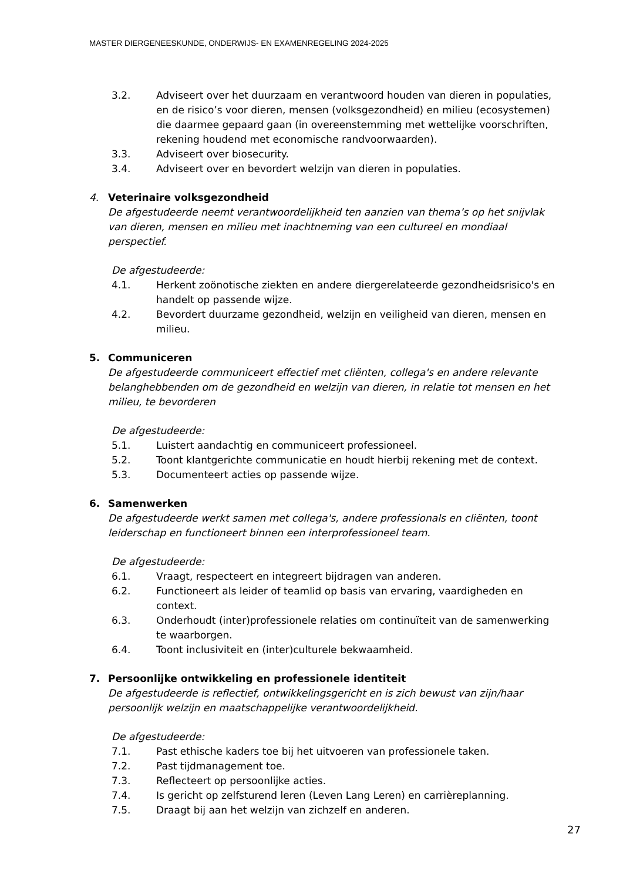MASTER DIERGENEESKUNDE, ONDERWIJS- EN EXAMENREGELING 2024-2025
3.2. Adviseert over het duurzaam en verantwoord houden van dieren in populaties, en de risico’s voor dieren, mensen (volksgezondheid) en milieu (ecosystemen) die daarmee gepaard gaan (in overeenstemming met wettelijke voorschriften, rekening houdend met economische randvoorwaarden).
3.3. Adviseert over biosecurity.
3.4. Adviseert over en bevordert welzijn van dieren in populaties.
4. Veterinaire volksgezondheid
De afgestudeerde neemt verantwoordelijkheid ten aanzien van thema’s op het snijvlak van dieren, mensen en milieu met inachtneming van een cultureel en mondiaal perspectief.
De afgestudeerde:
4.1. Herkent zoönotische ziekten en andere diergerelateerde gezondheidsrisico's en handelt op passende wijze.
4.2. Bevordert duurzame gezondheid, welzijn en veiligheid van dieren, mensen en milieu.
5. Communiceren
De afgestudeerde communiceert effectief met cliënten, collega's en andere relevante belanghebbenden om de gezondheid en welzijn van dieren, in relatie tot mensen en het milieu, te bevorderen
De afgestudeerde:
5.1. Luistert aandachtig en communiceert professioneel.
5.2. Toont klantgerichte communicatie en houdt hierbij rekening met de context.
5.3. Documenteert acties op passende wijze.
6. Samenwerken
De afgestudeerde werkt samen met collega's, andere professionals en cliënten, toont leiderschap en functioneert binnen een interprofessioneel team.
De afgestudeerde:
6.1. Vraagt, respecteert en integreert bijdragen van anderen.
6.2. Functioneert als leider of teamlid op basis van ervaring, vaardigheden en context.
6.3. Onderhoudt (inter)professionele relaties om continuïteit van de samenwerking te waarborgen.
6.4. Toont inclusiviteit en (inter)culturele bekwaamheid.
7. Persoonlijke ontwikkeling en professionele identiteit
De afgestudeerde is reflectief, ontwikkelingsgericht en is zich bewust van zijn/haar persoonlijk welzijn en maatschappelijke verantwoordelijkheid.
De afgestudeerde:
7.1. Past ethische kaders toe bij het uitvoeren van professionele taken.
7.2. Past tijdmanagement toe.
7.3. Reflecteert op persoonlijke acties.
7.4. Is gericht op zelfsturend leren (Leven Lang Leren) en carrièreplanning.
7.5. Draagt bij aan het welzijn van zichzelf en anderen.
27